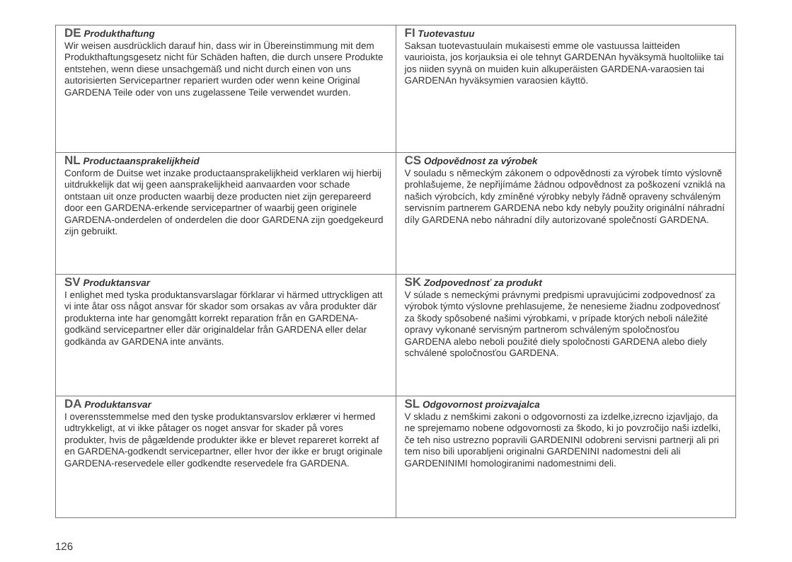| DE Produkthaftung Wir weisen ausdrücklich darauf hin, dass wir in Übereinstimmung mit dem Produkthaftungsgesetz nicht für Schäden haften, die durch unsere Produkte entstehen, wenn diese unsachgemäß und nicht durch einen von uns autorisierten Servicepartner repariert wurden oder wenn keine Original GARDENA Teile oder von uns zugelassene Teile verwendet wurden. | FI Tuotevastuu Saksan tuotevastuulain mukaisesti emme ole vastuussa laitteiden vaurioista, jos korjauksia ei ole tehnyt GARDENAn hyväksymä huoltoliike tai jos niiden syynä on muiden kuin alkuperäisten GARDENA-varaosien tai GARDENAn hyväksymien varaosien käyttö. |
| NL Productaansprakelijkheid Conform de Duitse wet inzake productaansprakelijkheid verklaren wij hierbij uitdrukkelijk dat wij geen aansprakelijkheid aanvaarden voor schade ontstaan uit onze producten waarbij deze producten niet zijn gerepareerd door een GARDENA-erkende servicepartner of waarbij geen originele GARDENA-onderdelen of onderdelen die door GARDENA zijn goedgekeurd zijn gebruikt. | CS Odpovědnost za výrobek V souladu s německým zákonem o odpovědnosti za výrobek tímto výslovně prohlašujeme, že nepřijímáme žádnou odpovědnost za poškození vzniklá na našich výrobcích, kdy zmíněné výrobky nebyly řádně opraveny schváleným servisním partnerem GARDENA nebo kdy nebyly použity originální náhradní díly GARDENA nebo náhradní díly autorizované společností GARDENA. |
| SV Produktansvar I enlighet med tyska produktansvarslagar förklarar vi härmed uttryckligen att vi inte åtar oss något ansvar för skador som orsakas av våra produkter där produkterna inte har genomgått korrekt reparation från en GARDENA-godkänd servicepartner eller där originaldelar från GARDENA eller delar godkända av GARDENA inte använts. | SK Zodpovednosť za produkt V súlade s nemeckými právnymi predpismi upravujúcimi zodpovednosť za výrobok týmto výslovne prehlasujeme, že nenesieme žiadnu zodpovednosť za škody spôsobené našimi výrobkami, v prípade ktorých neboli náležité opravy vykonané servisným partnerom schváleným spoločnosťou GARDENA alebo neboli použité diely spoločnosti GARDENA alebo diely schválené spoločnosťou GARDENA. |
| DA Produktansvar I overensstemmelse med den tyske produktansvarslov erklærer vi hermed udtrykkeligt, at vi ikke påtager os noget ansvar for skader på vores produkter, hvis de pågældende produkter ikke er blevet repareret korrekt af en GARDENA-godkendt servicepartner, eller hvor der ikke er brugt originale GARDENA-reservedele eller godkendte reservedele fra GARDENA. | SL Odgovornost proizvajalca V skladu z nemškimi zakoni o odgovornosti za izdelke,izrecno izjavljajo, da ne sprejemamo nobene odgovornosti za škodo, ki jo povzročijo naši izdelki, če teh niso ustrezno popravili GARDENINI odobreni servisni partnerji ali pri tem niso bili uporabljeni originalni GARDENINI nadomestni deli ali GARDENINIMI homologiranimi nadomestnimi deli. |
126